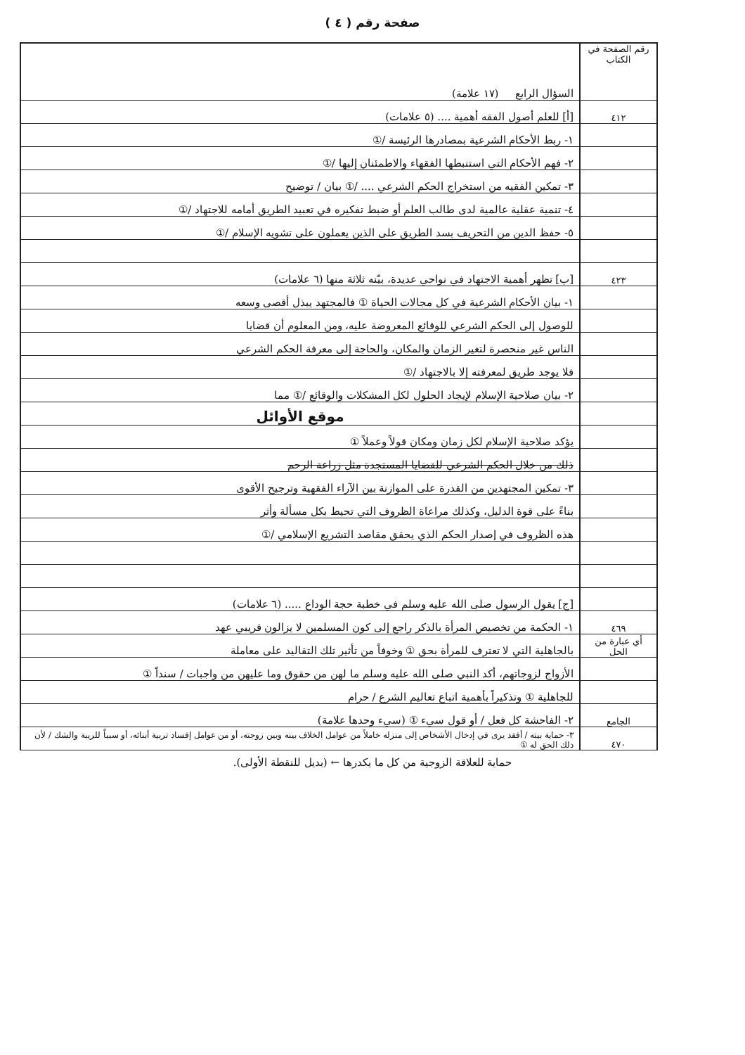صفحة رقم ( ٤ )
| رقم الصفحة في الكتاب | السؤال الرابع (١٧ علامة) |
| ٤١٢ | [أ] للعلم أصول الفقه أهمية .... (٥ علامات) |
| | ١- ربط الأحكام الشرعية بمصادرها الرئيسة /① |
| | ٢- فهم الأحكام التي استنبطها الفقهاء والاطمئنان إليها /① |
| | ٣- تمكين الفقيه من استخراج الحكم الشرعي .... /① بيان / توضيح |
| | ٤- تنمية عقلية عالمية لدى طالب العلم أو ضبط تفكيره في تعبيد الطريق أمامه للاجتهاد /① |
| | ٥- حفظ الدين من التحريف بسد الطريق على الذين يعملون على تشويه الإسلام /① |
| ٤٢٣ | [ب] تظهر أهمية الاجتهاد في نواحي عديدة، بيّنه ثلاثة منها (٦ علامات) |
| | ١- بيان الأحكام الشرعية في كل مجالات الحياة ① فالمجتهد يبذل أقصى وسعه |
| | للوصول إلى الحكم الشرعي للوقائع المعروضة عليه، ومن المعلوم أن قضايا |
| | الناس غير منحصرة لتغير الزمان والمكان، والحاجة إلى معرفة الحكم الشرعي |
| | فلا يوجد طريق لمعرفته إلا بالاجتهاد /① |
| | ٢- بيان صلاحية الإسلام لإيجاد الحلول لكل المشكلات والوقائع /① مما |
| | موقع الأوائل |
| | يؤكد صلاحية الإسلام لكل زمان ومكان قولاً وعملاً ① |
| | ذلك من خلال الحكم الشرعي للقضايا المستجدة مثل زراعة الرحم |
| | ٣- تمكين المجتهدين من القدرة على الموازنة بين الآراء الفقهية وترجيح الأقوى |
| | بناءً على قوة الدليل، وكذلك مراعاة الظروف التي تحيط بكل مسألة وأثر |
| | هذه الظروف في إصدار الحكم الذي يحقق مقاصد التشريع الإسلامي /① |
| | [ج] يقول الرسول صلى الله عليه وسلم في خطبة حجة الوداع ..... (٦ علامات) |
| ٤٦٩ | ١- الحكمة من تخصيص المرأة بالذكر راجع إلى كون المسلمين لا يزالون قريبي عهد |
| أي عبارة من الحل | بالجاهلية التي لا تعترف للمرأة بحق ① وخوفاً من تأثير تلك التقاليد على معاملة |
| | الأزواج لزوجاتهم، أكد النبي صلى الله عليه وسلم ما لهن من حقوق وما عليهن من واجبات / سنداً ① |
| | للجاهلية ① وتذكيراً بأهمية اتباع تعاليم الشرع / حرام |
| الجامع | ٢- الفاحشة كل فعل / أو قول سيء ① (سيء وحدها علامة) |
| ٤٧٠ | ٣- حماية بيته / أفقد يرى في إدخال الأشخاص إلى منزله خاملاً من عوامل الخلاف بينه وبين زوجته، أو من عوامل إفساد تربية أبنائه، أو سبباً للريبة والشك / لأن ذلك الحق له ① |
حماية للعلاقة الزوجية من كل ما يكدرها ← (بديل للنقطة الأولى).